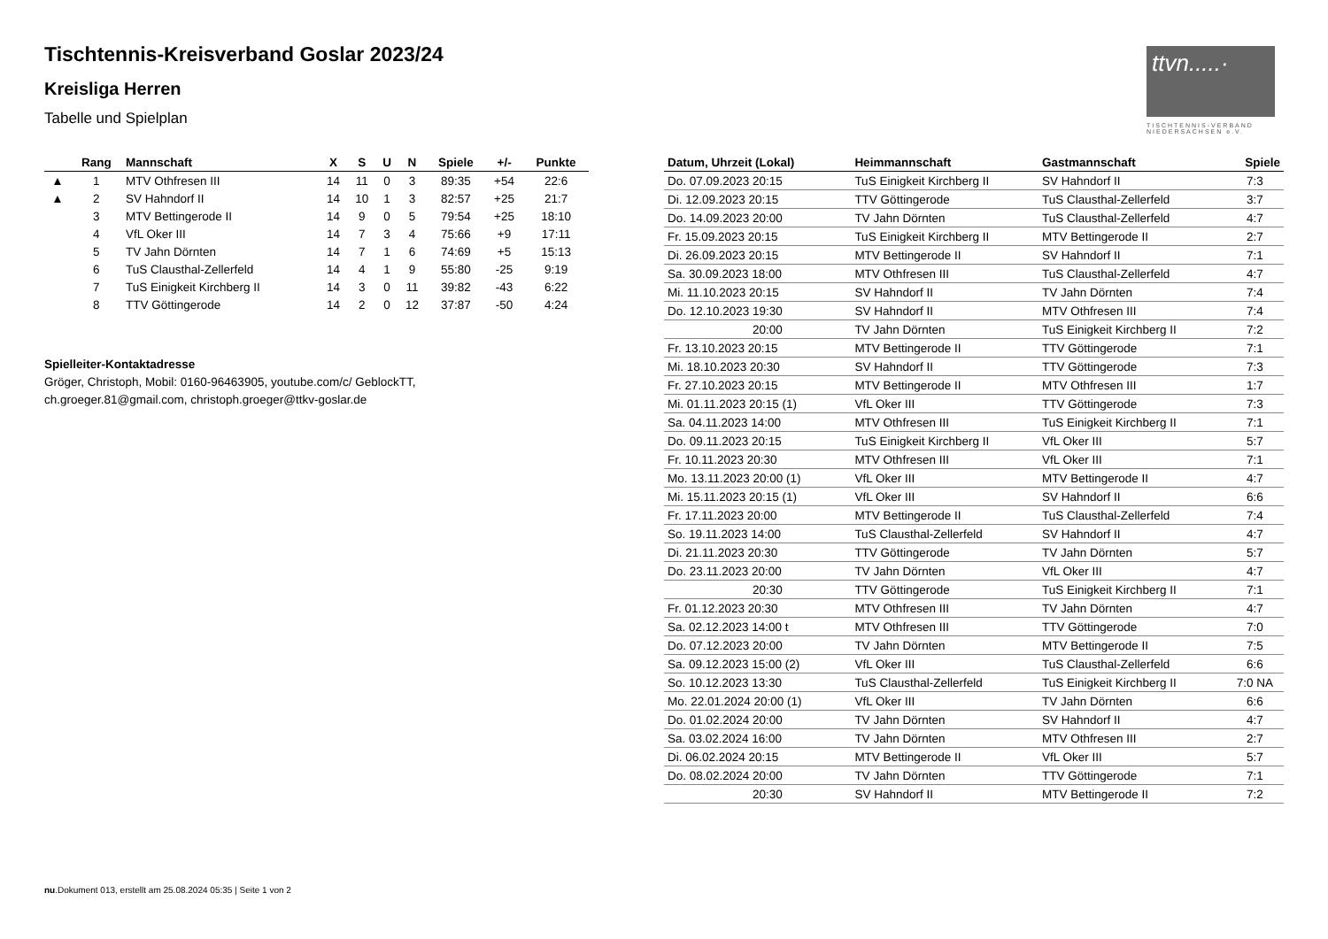Tischtennis-Kreisverband Goslar 2023/24
Kreisliga Herren
Tabelle und Spielplan
ttvn.....·
TISCHTENNIS-VERBAND NIEDERSACHSEN e.V.
| | Rang | Mannschaft | X | S | U | N | Spiele | +/- | Punkte |
| --- | --- | --- | --- | --- | --- | --- | --- | --- | --- |
| ▲ | 1 | MTV Othfresen III | 14 | 11 | 0 | 3 | 89:35 | +54 | 22:6 |
| ▲ | 2 | SV Hahndorf II | 14 | 10 | 1 | 3 | 82:57 | +25 | 21:7 |
| | 3 | MTV Bettingerode II | 14 | 9 | 0 | 5 | 79:54 | +25 | 18:10 |
| | 4 | VfL Oker III | 14 | 7 | 3 | 4 | 75:66 | +9 | 17:11 |
| | 5 | TV Jahn Dörnten | 14 | 7 | 1 | 6 | 74:69 | +5 | 15:13 |
| | 6 | TuS Clausthal-Zellerfeld | 14 | 4 | 1 | 9 | 55:80 | -25 | 9:19 |
| | 7 | TuS Einigkeit Kirchberg II | 14 | 3 | 0 | 11 | 39:82 | -43 | 6:22 |
| | 8 | TTV Göttingerode | 14 | 2 | 0 | 12 | 37:87 | -50 | 4:24 |
Spielleiter-Kontaktadresse
Gröger, Christoph, Mobil: 0160-96463905, youtube.com/c/ GeblockTT, ch.groeger.81@gmail.com, christoph.groeger@ttkv-goslar.de
| Datum, Uhrzeit (Lokal) | Heimmannschaft | Gastmannschaft | Spiele |
| --- | --- | --- | --- |
| Do. 07.09.2023 20:15 | TuS Einigkeit Kirchberg II | SV Hahndorf II | 7:3 |
| Di. 12.09.2023 20:15 | TTV Göttingerode | TuS Clausthal-Zellerfeld | 3:7 |
| Do. 14.09.2023 20:00 | TV Jahn Dörnten | TuS Clausthal-Zellerfeld | 4:7 |
| Fr. 15.09.2023 20:15 | TuS Einigkeit Kirchberg II | MTV Bettingerode II | 2:7 |
| Di. 26.09.2023 20:15 | MTV Bettingerode II | SV Hahndorf II | 7:1 |
| Sa. 30.09.2023 18:00 | MTV Othfresen III | TuS Clausthal-Zellerfeld | 4:7 |
| Mi. 11.10.2023 20:15 | SV Hahndorf II | TV Jahn Dörnten | 7:4 |
| Do. 12.10.2023 19:30 | SV Hahndorf II | MTV Othfresen III | 7:4 |
| 20:00 | TV Jahn Dörnten | TuS Einigkeit Kirchberg II | 7:2 |
| Fr. 13.10.2023 20:15 | MTV Bettingerode II | TTV Göttingerode | 7:1 |
| Mi. 18.10.2023 20:30 | SV Hahndorf II | TTV Göttingerode | 7:3 |
| Fr. 27.10.2023 20:15 | MTV Bettingerode II | MTV Othfresen III | 1:7 |
| Mi. 01.11.2023 20:15 (1) | VfL Oker III | TTV Göttingerode | 7:3 |
| Sa. 04.11.2023 14:00 | MTV Othfresen III | TuS Einigkeit Kirchberg II | 7:1 |
| Do. 09.11.2023 20:15 | TuS Einigkeit Kirchberg II | VfL Oker III | 5:7 |
| Fr. 10.11.2023 20:30 | MTV Othfresen III | VfL Oker III | 7:1 |
| Mo. 13.11.2023 20:00 (1) | VfL Oker III | MTV Bettingerode II | 4:7 |
| Mi. 15.11.2023 20:15 (1) | VfL Oker III | SV Hahndorf II | 6:6 |
| Fr. 17.11.2023 20:00 | MTV Bettingerode II | TuS Clausthal-Zellerfeld | 7:4 |
| So. 19.11.2023 14:00 | TuS Clausthal-Zellerfeld | SV Hahndorf II | 4:7 |
| Di. 21.11.2023 20:30 | TTV Göttingerode | TV Jahn Dörnten | 5:7 |
| Do. 23.11.2023 20:00 | TV Jahn Dörnten | VfL Oker III | 4:7 |
| 20:30 | TTV Göttingerode | TuS Einigkeit Kirchberg II | 7:1 |
| Fr. 01.12.2023 20:30 | MTV Othfresen III | TV Jahn Dörnten | 4:7 |
| Sa. 02.12.2023 14:00 t | MTV Othfresen III | TTV Göttingerode | 7:0 |
| Do. 07.12.2023 20:00 | TV Jahn Dörnten | MTV Bettingerode II | 7:5 |
| Sa. 09.12.2023 15:00 (2) | VfL Oker III | TuS Clausthal-Zellerfeld | 6:6 |
| So. 10.12.2023 13:30 | TuS Clausthal-Zellerfeld | TuS Einigkeit Kirchberg II | 7:0 NA |
| Mo. 22.01.2024 20:00 (1) | VfL Oker III | TV Jahn Dörnten | 6:6 |
| Do. 01.02.2024 20:00 | TV Jahn Dörnten | SV Hahndorf II | 4:7 |
| Sa. 03.02.2024 16:00 | TV Jahn Dörnten | MTV Othfresen III | 2:7 |
| Di. 06.02.2024 20:15 | MTV Bettingerode II | VfL Oker III | 5:7 |
| Do. 08.02.2024 20:00 | TV Jahn Dörnten | TTV Göttingerode | 7:1 |
| 20:30 | SV Hahndorf II | MTV Bettingerode II | 7:2 |
nu.Dokument 013, erstellt am 25.08.2024 05:35 | Seite 1 von 2